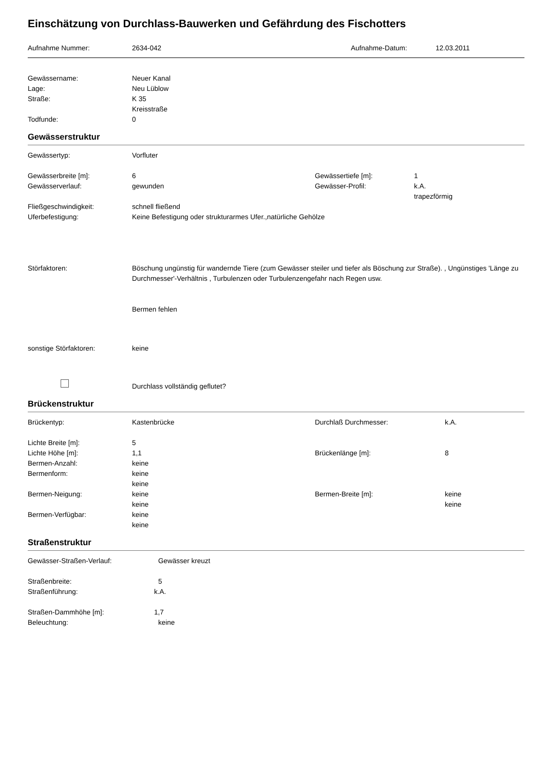Einschätzung von Durchlass-Bauwerken und Gefährdung des Fischotters
Aufnahme Nummer: 2634-042 Aufnahme-Datum: 12.03.2011
Gewässername: Neuer Kanal
Lage: Neu Lüblow
Straße: K 35
Kreisstraße
Todfunde: 0
Gewässerstruktur
Gewässertyp: Vorfluter
Gewässerbreite [m]: 6 Gewässertiefe [m]: 1
Gewässerverlauf: gewunden Gewässer-Profil: k.A.
trapezförmig
Fließgeschwindigkeit: schnell fließend
Uferbefestigung: Keine Befestigung oder strukturarmes Ufer.,natürliche Gehölze
Störfaktoren: Böschung ungünstig für wandernde Tiere (zum Gewässer steiler und tiefer als Böschung zur Straße). , Ungünstiges 'Länge zu Durchmesser'-Verhältnis , Turbulenzen oder Turbulenzengefahr nach Regen usw.
Bermen fehlen
sonstige Störfaktoren: keine
Durchlass vollständig geflutet?
Brückenstruktur
Brückentyp: Kastenbrücke Durchlaß Durchmesser: k.A.
Lichte Breite [m]: 5
Lichte Höhe [m]: 1,1 Brückenlänge [m]: 8
Bermen-Anzahl: keine
Bermenform: keine
keine
Bermen-Neigung: keine
keine
Bermen-Breite [m]: keine
keine
Bermen-Verfügbar: keine
keine
Straßenstruktur
Gewässer-Straßen-Verlauf: Gewässer kreuzt
Straßenbreite: 5
Straßenführung: k.A.
Straßen-Dammhöhe [m]: 1,7
Beleuchtung: keine